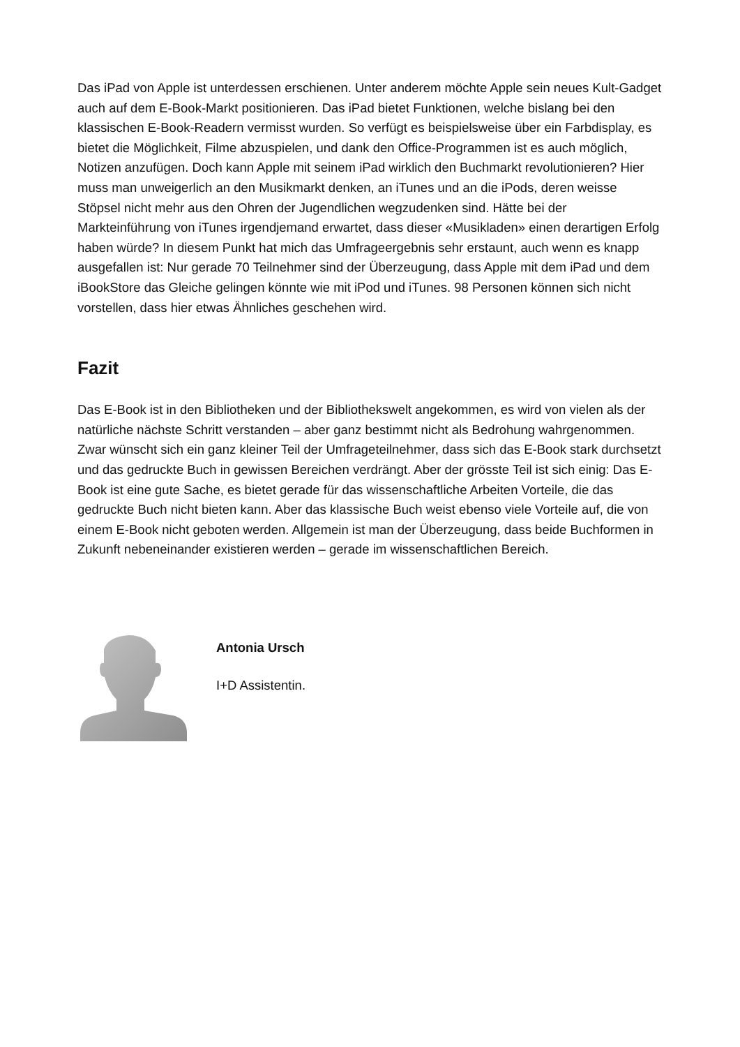Das iPad von Apple ist unterdessen erschienen. Unter anderem möchte Apple sein neues Kult-Gadget auch auf dem E-Book-Markt positionieren. Das iPad bietet Funktionen, welche bislang bei den klassischen E-Book-Readern vermisst wurden. So verfügt es beispielsweise über ein Farbdisplay, es bietet die Möglichkeit, Filme abzuspielen, und dank den Office-Programmen ist es auch möglich, Notizen anzufügen. Doch kann Apple mit seinem iPad wirklich den Buchmarkt revolutionieren? Hier muss man unweigerlich an den Musikmarkt denken, an iTunes und an die iPods, deren weisse Stöpsel nicht mehr aus den Ohren der Jugendlichen wegzudenken sind. Hätte bei der Markteinführung von iTunes irgendjemand erwartet, dass dieser «Musikladen» einen derartigen Erfolg haben würde? In diesem Punkt hat mich das Umfrageergebnis sehr erstaunt, auch wenn es knapp ausgefallen ist: Nur gerade 70 Teilnehmer sind der Überzeugung, dass Apple mit dem iPad und dem iBookStore das Gleiche gelingen könnte wie mit iPod und iTunes. 98 Personen können sich nicht vorstellen, dass hier etwas Ähnliches geschehen wird.
Fazit
Das E-Book ist in den Bibliotheken und der Bibliothekswelt angekommen, es wird von vielen als der natürliche nächste Schritt verstanden – aber ganz bestimmt nicht als Bedrohung wahrgenommen. Zwar wünscht sich ein ganz kleiner Teil der Umfrageteilnehmer, dass sich das E-Book stark durchsetzt und das gedruckte Buch in gewissen Bereichen verdrängt. Aber der grösste Teil ist sich einig: Das E-Book ist eine gute Sache, es bietet gerade für das wissenschaftliche Arbeiten Vorteile, die das gedruckte Buch nicht bieten kann. Aber das klassische Buch weist ebenso viele Vorteile auf, die von einem E-Book nicht geboten werden. Allgemein ist man der Überzeugung, dass beide Buchformen in Zukunft nebeneinander existieren werden – gerade im wissenschaftlichen Bereich.
Antonia Ursch
I+D Assistentin.